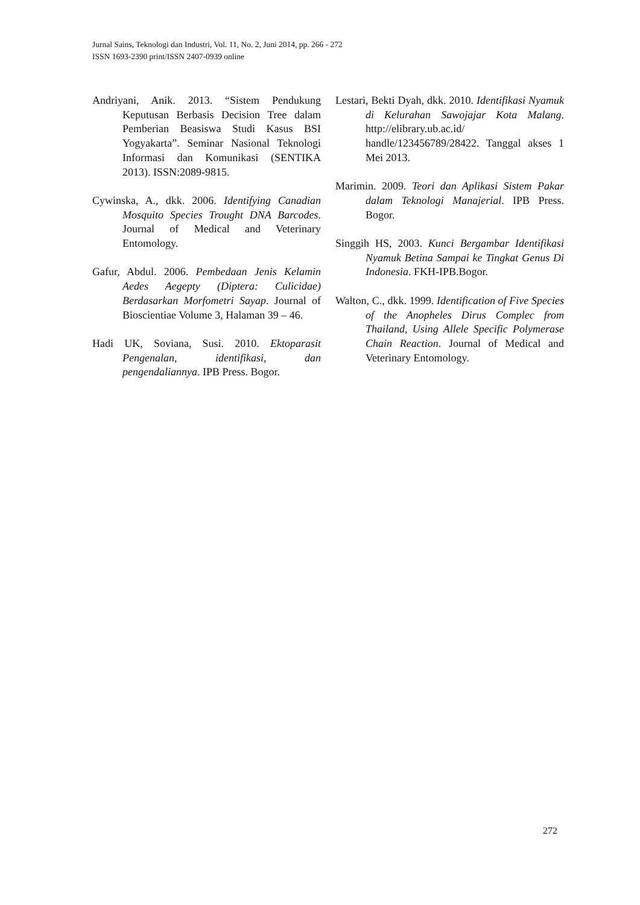Jurnal Sains, Teknologi dan Industri, Vol. 11, No. 2, Juni 2014, pp. 266 - 272
ISSN 1693-2390 print/ISSN 2407-0939 online
Andriyani, Anik. 2013. “Sistem Pendukung Keputusan Berbasis Decision Tree dalam Pemberian Beasiswa Studi Kasus BSI Yogyakarta”. Seminar Nasional Teknologi Informasi dan Komunikasi (SENTIKA 2013). ISSN:2089-9815.
Cywinska, A., dkk. 2006. Identifying Canadian Mosquito Species Trought DNA Barcodes. Journal of Medical and Veterinary Entomology.
Gafur, Abdul. 2006. Pembedaan Jenis Kelamin Aedes Aegepty (Diptera: Culicidae) Berdasarkan Morfometri Sayap. Journal of Bioscientiae Volume 3, Halaman 39 – 46.
Hadi UK, Soviana, Susi. 2010. Ektoparasit Pengenalan, identifikasi, dan pengendaliannya. IPB Press. Bogor.
Lestari, Bekti Dyah, dkk. 2010. Identifikasi Nyamuk di Kelurahan Sawojajar Kota Malang. http://elibrary.ub.ac.id/ handle/123456789/28422. Tanggal akses 1 Mei 2013.
Marimin. 2009. Teori dan Aplikasi Sistem Pakar dalam Teknologi Manajerial. IPB Press. Bogor.
Singgih HS, 2003. Kunci Bergambar Identifikasi Nyamuk Betina Sampai ke Tingkat Genus Di Indonesia. FKH-IPB.Bogor.
Walton, C., dkk. 1999. Identification of Five Species of the Anopheles Dirus Complec from Thailand, Using Allele Specific Polymerase Chain Reaction. Journal of Medical and Veterinary Entomology.
272